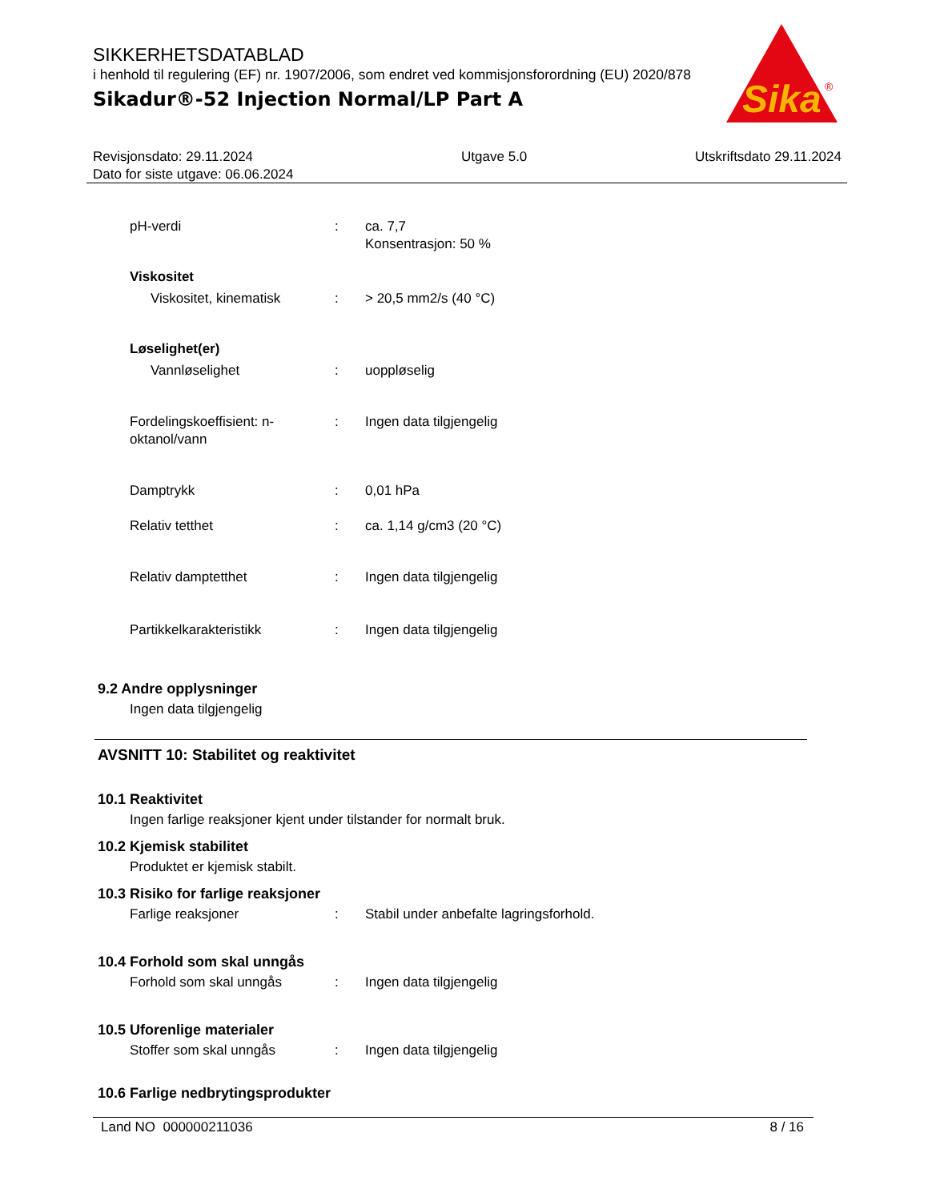SIKKERHETSDATABLAD
i henhold til regulering (EF) nr. 1907/2006, som endret ved kommisjonsforordning (EU) 2020/878
Sikadur®-52 Injection Normal/LP Part A
Sika
®
Revisjonsdato: 29.11.2024
Dato for siste utgave: 06.06.2024
Utgave 5.0 Utskriftsdato 29.11.2024
pH-verdi : ca. 7,7
Konsentrasjon: 50 %
Viskositet
Viskositet, kinematisk : > 20,5 mm2/s (40 °C)
Løselighet(er)
Vannløselighet : uoppløselig
Fordelingskoeffisient: n-oktanol/vann
: Ingen data tilgjengelig
Damptrykk : 0,01 hPa
Relativ tetthet : ca. 1,14 g/cm3 (20 °C)
Relativ damptetthet : Ingen data tilgjengelig
Partikkelkarakteristikk : Ingen data tilgjengelig
9.2 Andre opplysninger
Ingen data tilgjengelig
AVSNITT 10: Stabilitet og reaktivitet
10.1 Reaktivitet
Ingen farlige reaksjoner kjent under tilstander for normalt bruk.
10.2 Kjemisk stabilitet
Produktet er kjemisk stabilt.
10.3 Risiko for farlige reaksjoner
Farlige reaksjoner : Stabil under anbefalte lagringsforhold.
10.4 Forhold som skal unngås
Forhold som skal unngås : Ingen data tilgjengelig
10.5 Uforenlige materialer
Stoffer som skal unngås : Ingen data tilgjengelig
10.6 Farlige nedbrytingsprodukter
Land NO 000000211036 8 / 16